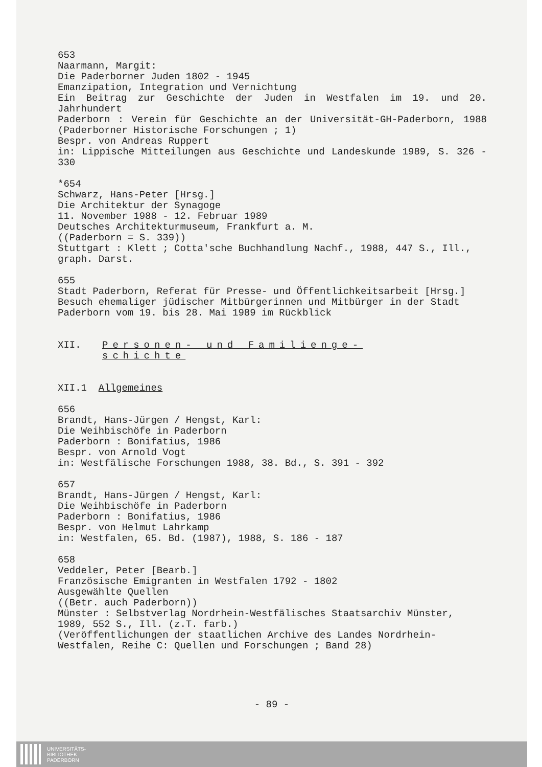653
Naarmann, Margit:
Die Paderborner Juden 1802 - 1945
Emanzipation, Integration und Vernichtung
Ein Beitrag zur Geschichte der Juden in Westfalen im 19. und 20. Jahrhundert
Paderborn : Verein für Geschichte an der Universität-GH-Paderborn, 1988 (Paderborner Historische Forschungen ; 1)
Bespr. von Andreas Ruppert
in: Lippische Mitteilungen aus Geschichte und Landeskunde 1989, S. 326 - 330
*654
Schwarz, Hans-Peter [Hrsg.]
Die Architektur der Synagoge
11. November 1988 - 12. Februar 1989
Deutsches Architekturmuseum, Frankfurt a. M.
((Paderborn = S. 339))
Stuttgart : Klett ; Cotta'sche Buchhandlung Nachf., 1988, 447 S., Ill., graph. Darst.
655
Stadt Paderborn, Referat für Presse- und Öffentlichkeitsarbeit [Hrsg.]
Besuch ehemaliger jüdischer Mitbürgerinnen und Mitbürger in der Stadt Paderborn vom 19. bis 28. Mai 1989 im Rückblick
XII. Personen- und Familienge-
schichte
XII.1 Allgemeines
656
Brandt, Hans-Jürgen / Hengst, Karl:
Die Weihbischöfe in Paderborn
Paderborn : Bonifatius, 1986
Bespr. von Arnold Vogt
in: Westfälische Forschungen 1988, 38. Bd., S. 391 - 392
657
Brandt, Hans-Jürgen / Hengst, Karl:
Die Weihbischöfe in Paderborn
Paderborn : Bonifatius, 1986
Bespr. von Helmut Lahrkamp
in: Westfalen, 65. Bd. (1987), 1988, S. 186 - 187
658
Veddeler, Peter [Bearb.]
Französische Emigranten in Westfalen 1792 - 1802
Ausgewählte Quellen
((Betr. auch Paderborn))
Münster : Selbstverlag Nordrhein-Westfälisches Staatsarchiv Münster, 1989, 552 S., Ill. (z.T. farb.)
(Veröffentlichungen der staatlichen Archive des Landes Nordrhein-Westfalen, Reihe C: Quellen und Forschungen ; Band 28)
- 89 -
UNIVERSITÄTS-
BIBLIOTHEK
PADERBORN